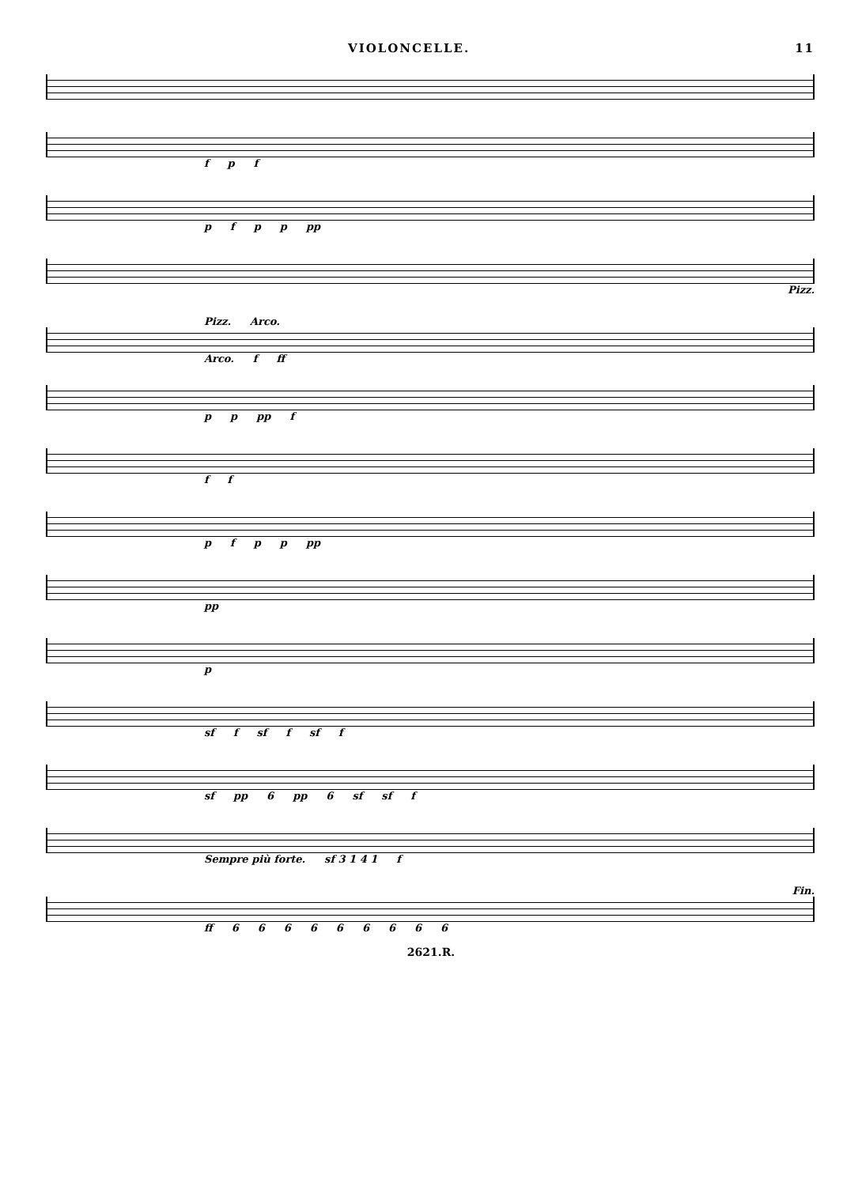VIOLONCELLE. 11
fpf
pfpp pp
Pizz.
Pizz. Arco.
Arco. f ff
pp pp f
ff
pfpp pp
pp
p
sf f sf f sf f
sf pp 6 pp 6 sf sf f
Sempre più forte. sf 3 1 4 1 f
Fin.
ff 666666666
2621.R.